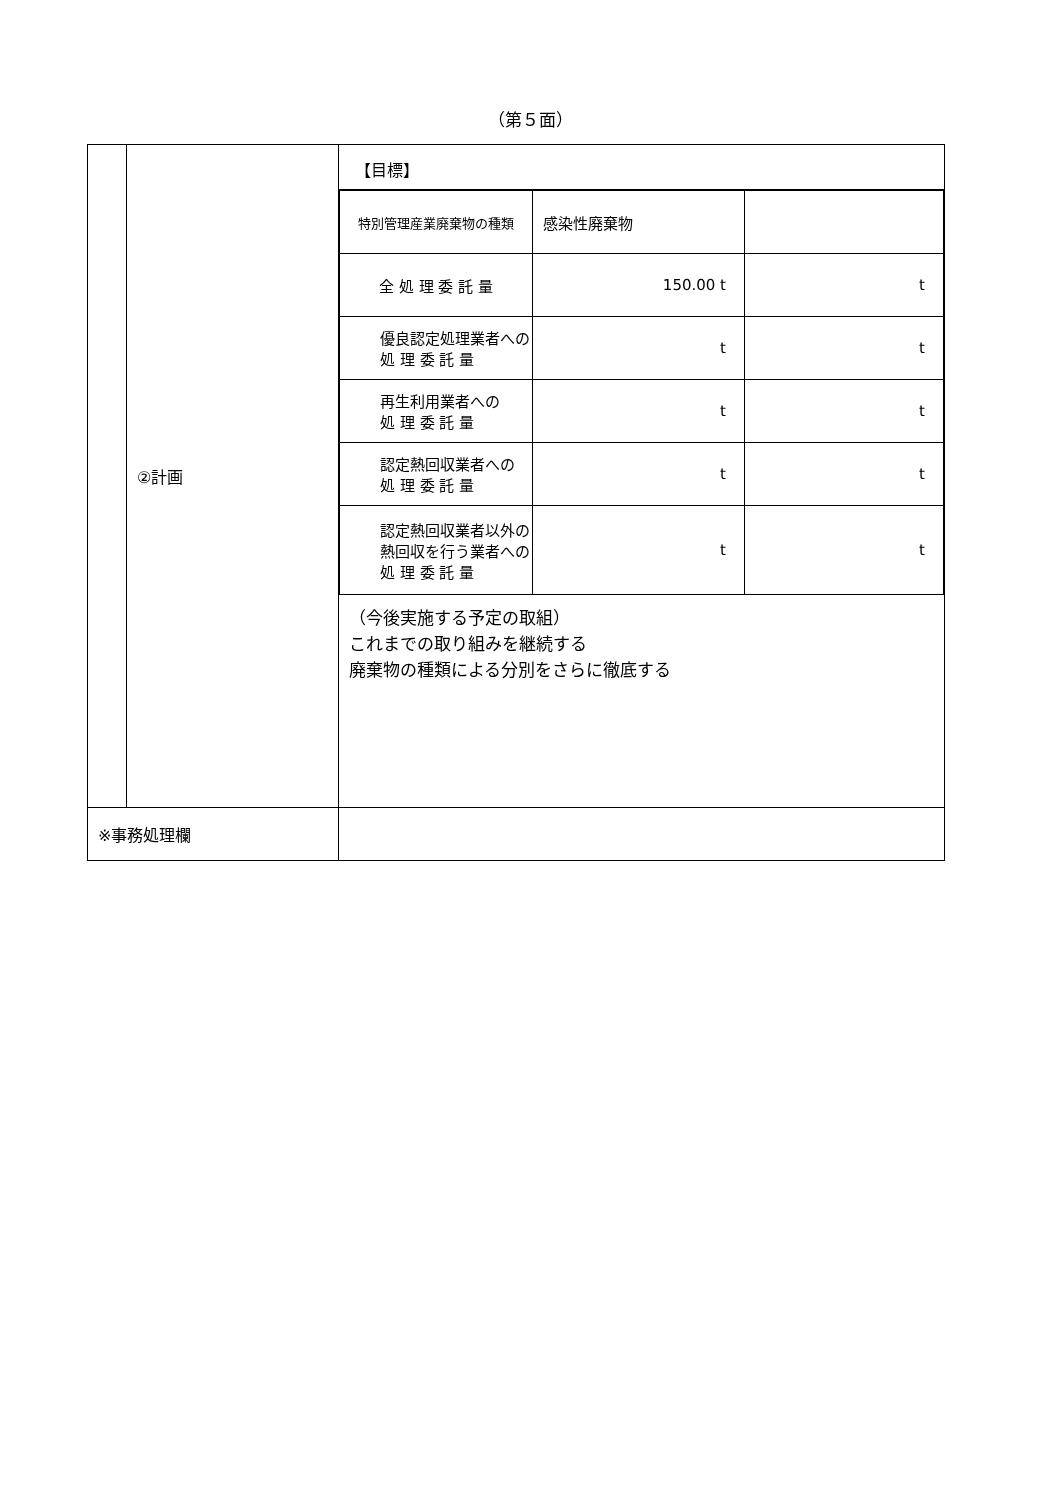（第５面）
| | ②計画 | 【目標】 / 特別管理産業廃棄物の種類 / 感染性廃棄物 / / / 全 処 理 委 託 量 / 150.00 t / t / / 優良認定処理業者への 処 理 委 託 量 / t / t / / 再生利用業者への 処 理 委 託 量 / t / t / / 認定熱回収業者への 処 理 委 託 量 / t / t / / 認定熱回収業者以外の 熱回収を行う業者への 処 理 委 託 量 / t / t / （今後実施する予定の取組） これまでの取り組みを継続する 廃棄物の種類による分別をさらに徹底する |
| ※事務処理欄 | | |